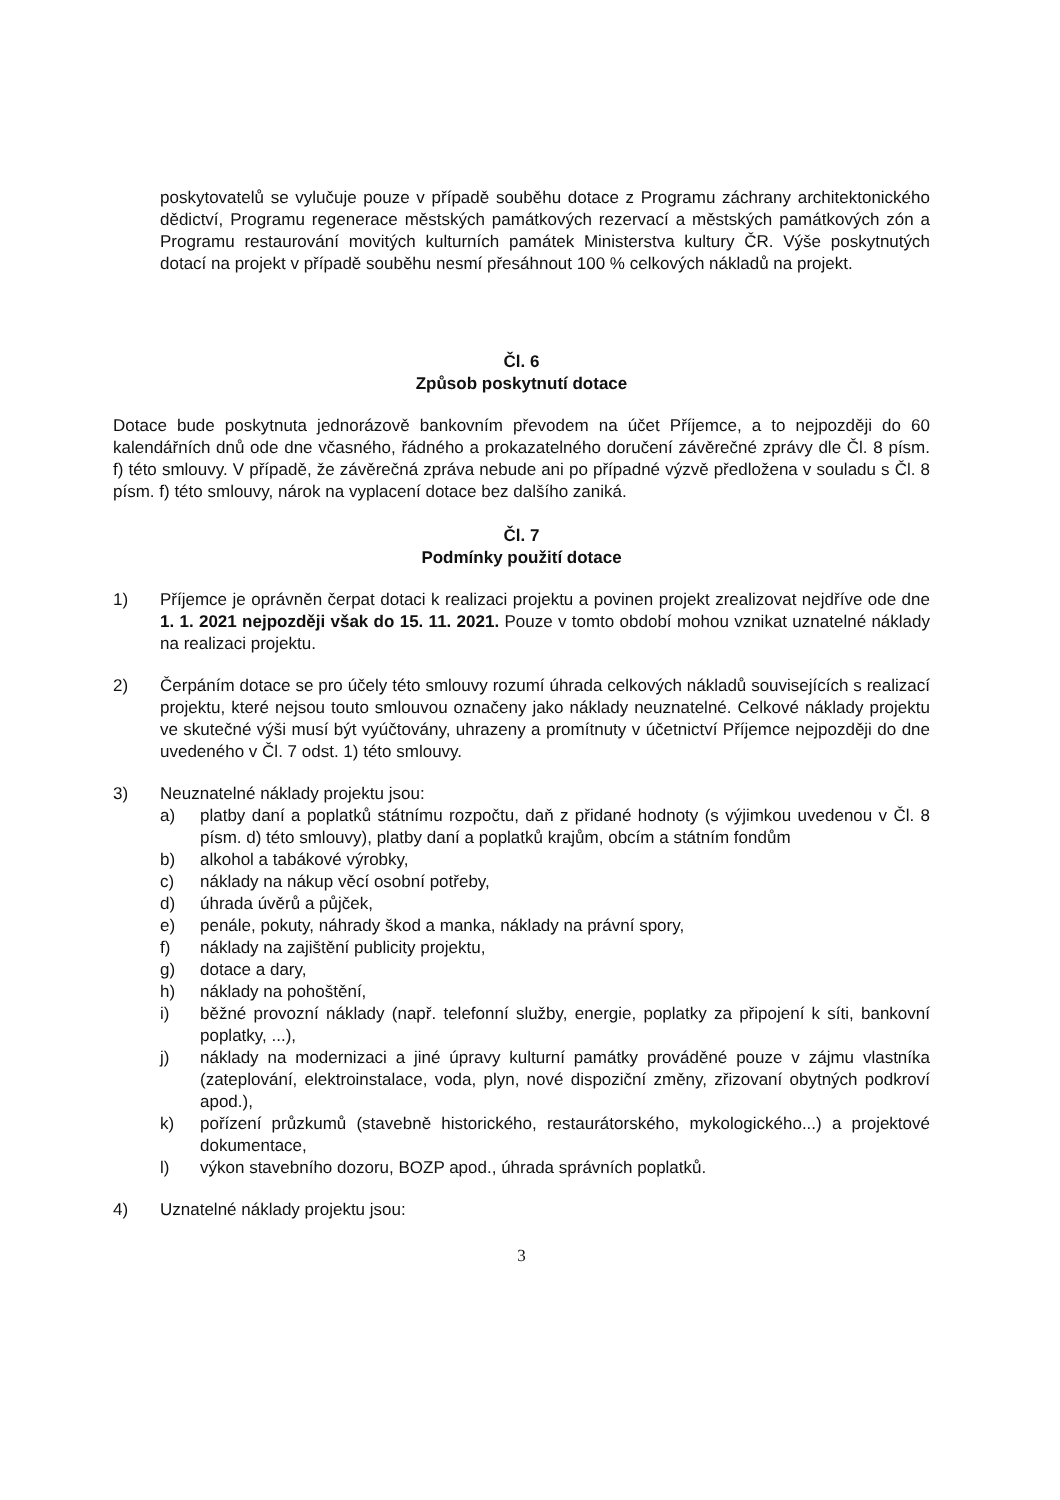poskytovatelů se vylučuje pouze v případě souběhu dotace z Programu záchrany architektonického dědictví, Programu regenerace městských památkových rezervací a městských památkových zón a Programu restaurování movitých kulturních památek Ministerstva kultury ČR. Výše poskytnutých dotací na projekt v případě souběhu nesmí přesáhnout 100 % celkových nákladů na projekt.
Čl. 6
Způsob poskytnutí dotace
Dotace bude poskytnuta jednorázově bankovním převodem na účet Příjemce, a to nejpozději do 60 kalendářních dnů ode dne včasného, řádného a prokazatelného doručení závěrečné zprávy dle Čl. 8 písm. f) této smlouvy. V případě, že závěrečná zpráva nebude ani po případné výzvě předložena v souladu s Čl. 8 písm. f) této smlouvy, nárok na vyplacení dotace bez dalšího zaniká.
Čl. 7
Podmínky použití dotace
1) Příjemce je oprávněn čerpat dotaci k realizaci projektu a povinen projekt zrealizovat nejdříve ode dne 1. 1. 2021 nejpozději však do 15. 11. 2021. Pouze v tomto období mohou vznikat uznatelné náklady na realizaci projektu.
2) Čerpáním dotace se pro účely této smlouvy rozumí úhrada celkových nákladů souvisejících s realizací projektu, které nejsou touto smlouvou označeny jako náklady neuznatelné. Celkové náklady projektu ve skutečné výši musí být vyúčtovány, uhrazeny a promítnuty v účetnictví Příjemce nejpozději do dne uvedeného v Čl. 7 odst. 1) této smlouvy.
3) Neuznatelné náklady projektu jsou:
a) platby daní a poplatků státnímu rozpočtu, daň z přidané hodnoty (s výjimkou uvedenou v Čl. 8 písm. d) této smlouvy), platby daní a poplatků krajům, obcím a státním fondům
b) alkohol a tabákové výrobky,
c) náklady na nákup věcí osobní potřeby,
d) úhrada úvěrů a půjček,
e) penále, pokuty, náhrady škod a manka, náklady na právní spory,
f) náklady na zajištění publicity projektu,
g) dotace a dary,
h) náklady na pohoštění,
i) běžné provozní náklady (např. telefonní služby, energie, poplatky za připojení k síti, bankovní poplatky, ...),
j) náklady na modernizaci a jiné úpravy kulturní památky prováděné pouze v zájmu vlastníka (zateplování, elektroinstalace, voda, plyn, nové dispoziční změny, zřizovaní obytných podkroví apod.),
k) pořízení průzkumů (stavebně historického, restaurátorského, mykologického...) a projektové dokumentace,
l) výkon stavebního dozoru, BOZP apod., úhrada správních poplatků.
4) Uznatelné náklady projektu jsou:
3